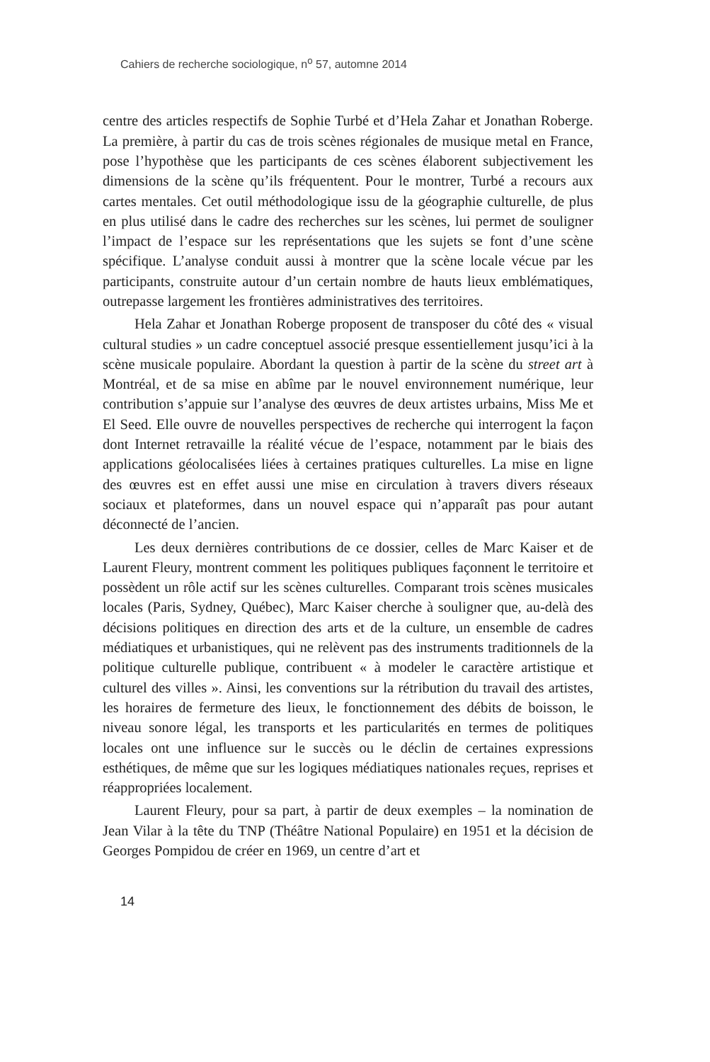Cahiers de recherche sociologique, n<sup>o</sup> 57, automne 2014
centre des articles respectifs de Sophie Turbé et d’Hela Zahar et Jonathan Roberge. La première, à partir du cas de trois scènes régionales de musique metal en France, pose l’hypothèse que les participants de ces scènes élaborent subjectivement les dimensions de la scène qu’ils fréquentent. Pour le montrer, Turbé a recours aux cartes mentales. Cet outil méthodologique issu de la géographie culturelle, de plus en plus utilisé dans le cadre des recherches sur les scènes, lui permet de souligner l’impact de l’espace sur les représentations que les sujets se font d’une scène spécifique. L’analyse conduit aussi à montrer que la scène locale vécue par les participants, construite autour d’un certain nombre de hauts lieux emblématiques, outrepasse largement les frontières administratives des territoires.
Hela Zahar et Jonathan Roberge proposent de transposer du côté des « visual cultural studies » un cadre conceptuel associé presque essentiellement jusqu’ici à la scène musicale populaire. Abordant la question à partir de la scène du street art à Montréal, et de sa mise en abîme par le nouvel environnement numérique, leur contribution s’appuie sur l’analyse des œuvres de deux artistes urbains, Miss Me et El Seed. Elle ouvre de nouvelles perspectives de recherche qui interrogent la façon dont Internet retravaille la réalité vécue de l’espace, notamment par le biais des applications géolocalisées liées à certaines pratiques culturelles. La mise en ligne des œuvres est en effet aussi une mise en circulation à travers divers réseaux sociaux et plateformes, dans un nouvel espace qui n’apparaît pas pour autant déconnecté de l’ancien.
Les deux dernières contributions de ce dossier, celles de Marc Kaiser et de Laurent Fleury, montrent comment les politiques publiques façonnent le territoire et possèdent un rôle actif sur les scènes culturelles. Comparant trois scènes musicales locales (Paris, Sydney, Québec), Marc Kaiser cherche à souligner que, au-delà des décisions politiques en direction des arts et de la culture, un ensemble de cadres médiatiques et urbanistiques, qui ne relèvent pas des instruments traditionnels de la politique culturelle publique, contribuent « à modeler le caractère artistique et culturel des villes ». Ainsi, les conventions sur la rétribution du travail des artistes, les horaires de fermeture des lieux, le fonctionnement des débits de boisson, le niveau sonore légal, les transports et les particularités en termes de politiques locales ont une influence sur le succès ou le déclin de certaines expressions esthétiques, de même que sur les logiques médiatiques nationales reçues, reprises et réappropriées localement.
Laurent Fleury, pour sa part, à partir de deux exemples – la nomination de Jean Vilar à la tête du TNP (Théâtre National Populaire) en 1951 et la décision de Georges Pompidou de créer en 1969, un centre d’art et
14